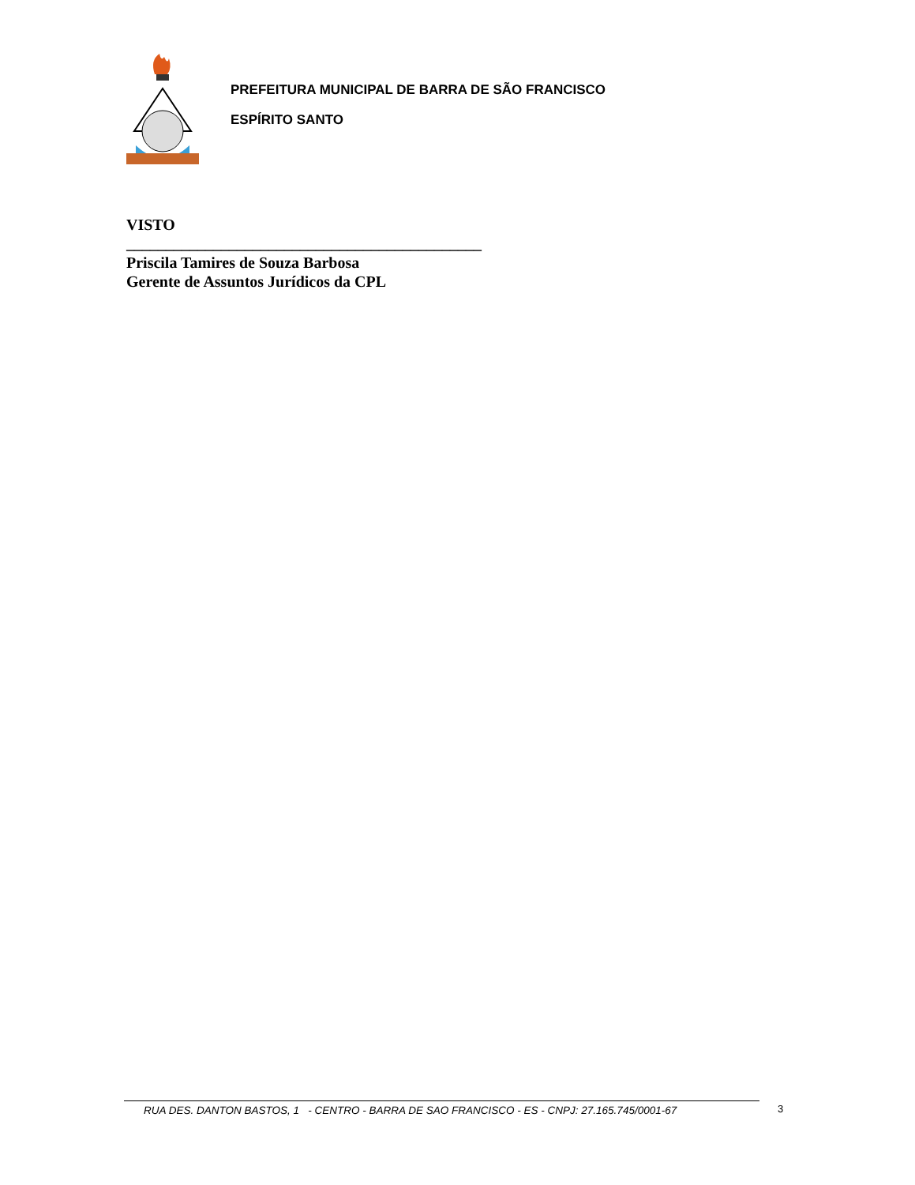PREFEITURA MUNICIPAL DE BARRA DE SÃO FRANCISCO
ESPÍRITO SANTO
VISTO
_____________________________________________
Priscila Tamires de Souza Barbosa
Gerente de Assuntos Jurídicos da CPL
RUA DES. DANTON BASTOS, 1 - CENTRO - BARRA DE SAO FRANCISCO - ES - CNPJ: 27.165.745/0001-67
3